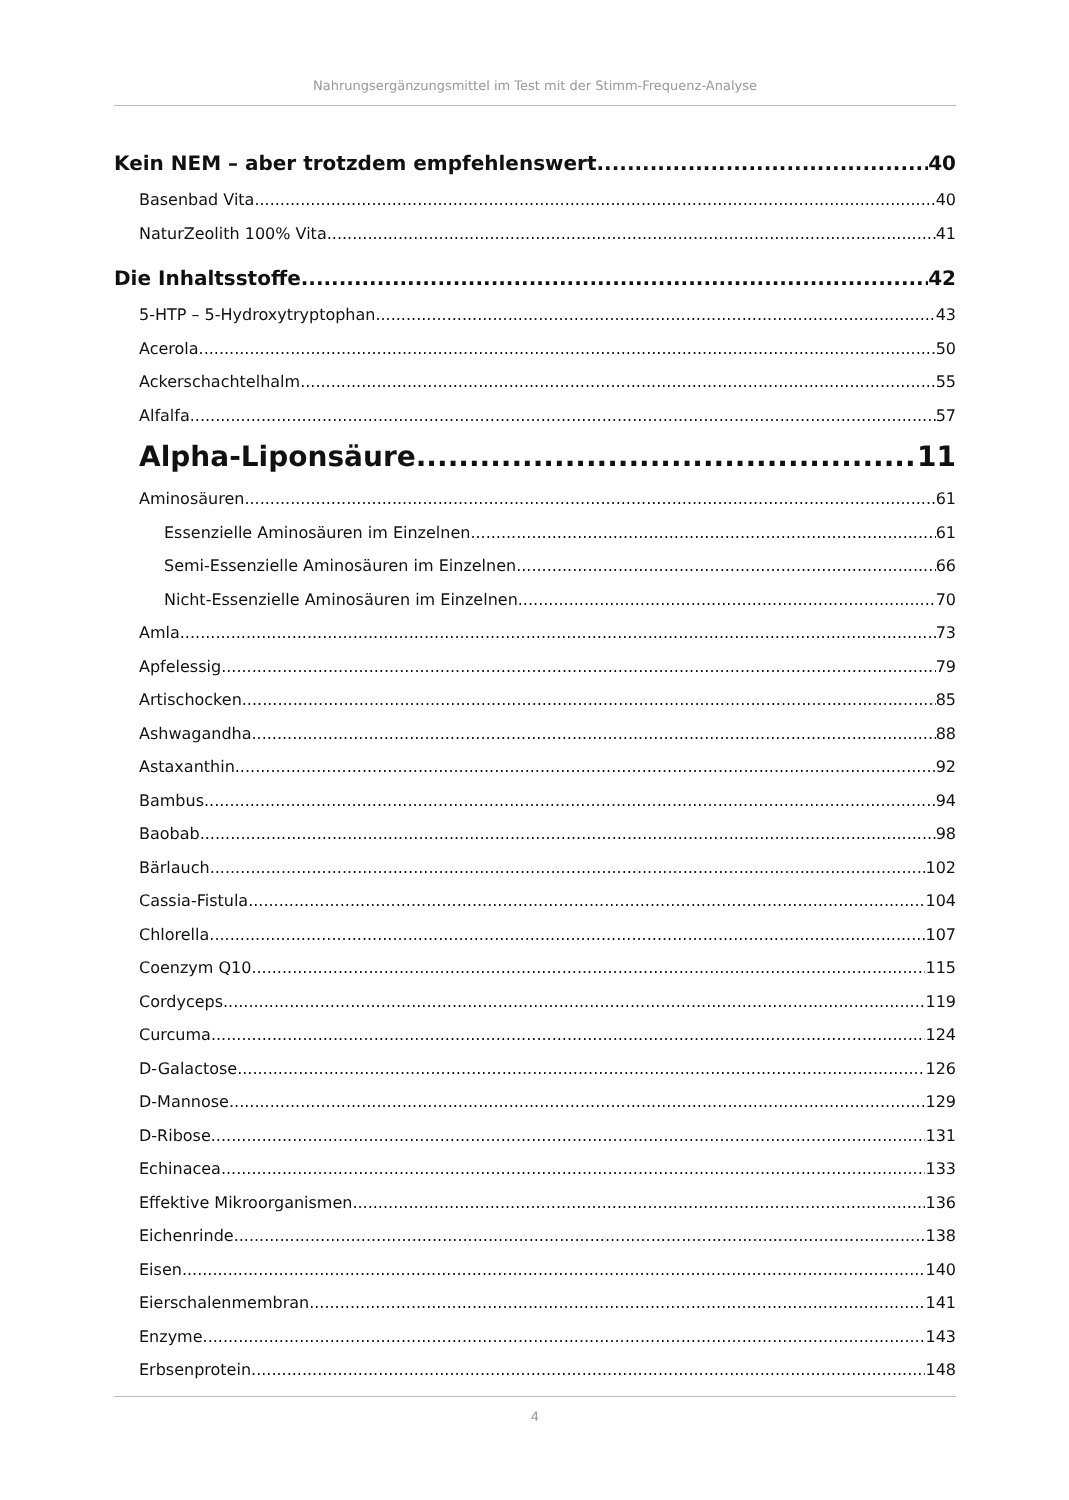Nahrungsergänzungsmittel im Test mit der Stimm-Frequenz-Analyse
Kein NEM – aber trotzdem empfehlenswert 40
Basenbad Vita 40
NaturZeolith 100% Vita 41
Die Inhaltsstoffe 42
5-HTP – 5-Hydroxytryptophan 43
Acerola 50
Ackerschachtelhalm 55
Alfalfa 57
Alpha-Liponsäure 11
Aminosäuren 61
Essenzielle Aminosäuren im Einzelnen 61
Semi-Essenzielle Aminosäuren im Einzelnen 66
Nicht-Essenzielle Aminosäuren im Einzelnen 70
Amla 73
Apfelessig 79
Artischocken 85
Ashwagandha 88
Astaxanthin 92
Bambus 94
Baobab 98
Bärlauch 102
Cassia-Fistula 104
Chlorella 107
Coenzym Q10 115
Cordyceps 119
Curcuma 124
D-Galactose 126
D-Mannose 129
D-Ribose 131
Echinacea 133
Effektive Mikroorganismen 136
Eichenrinde 138
Eisen 140
Eierschalenmembran 141
Enzyme 143
Erbsenprotein 148
4